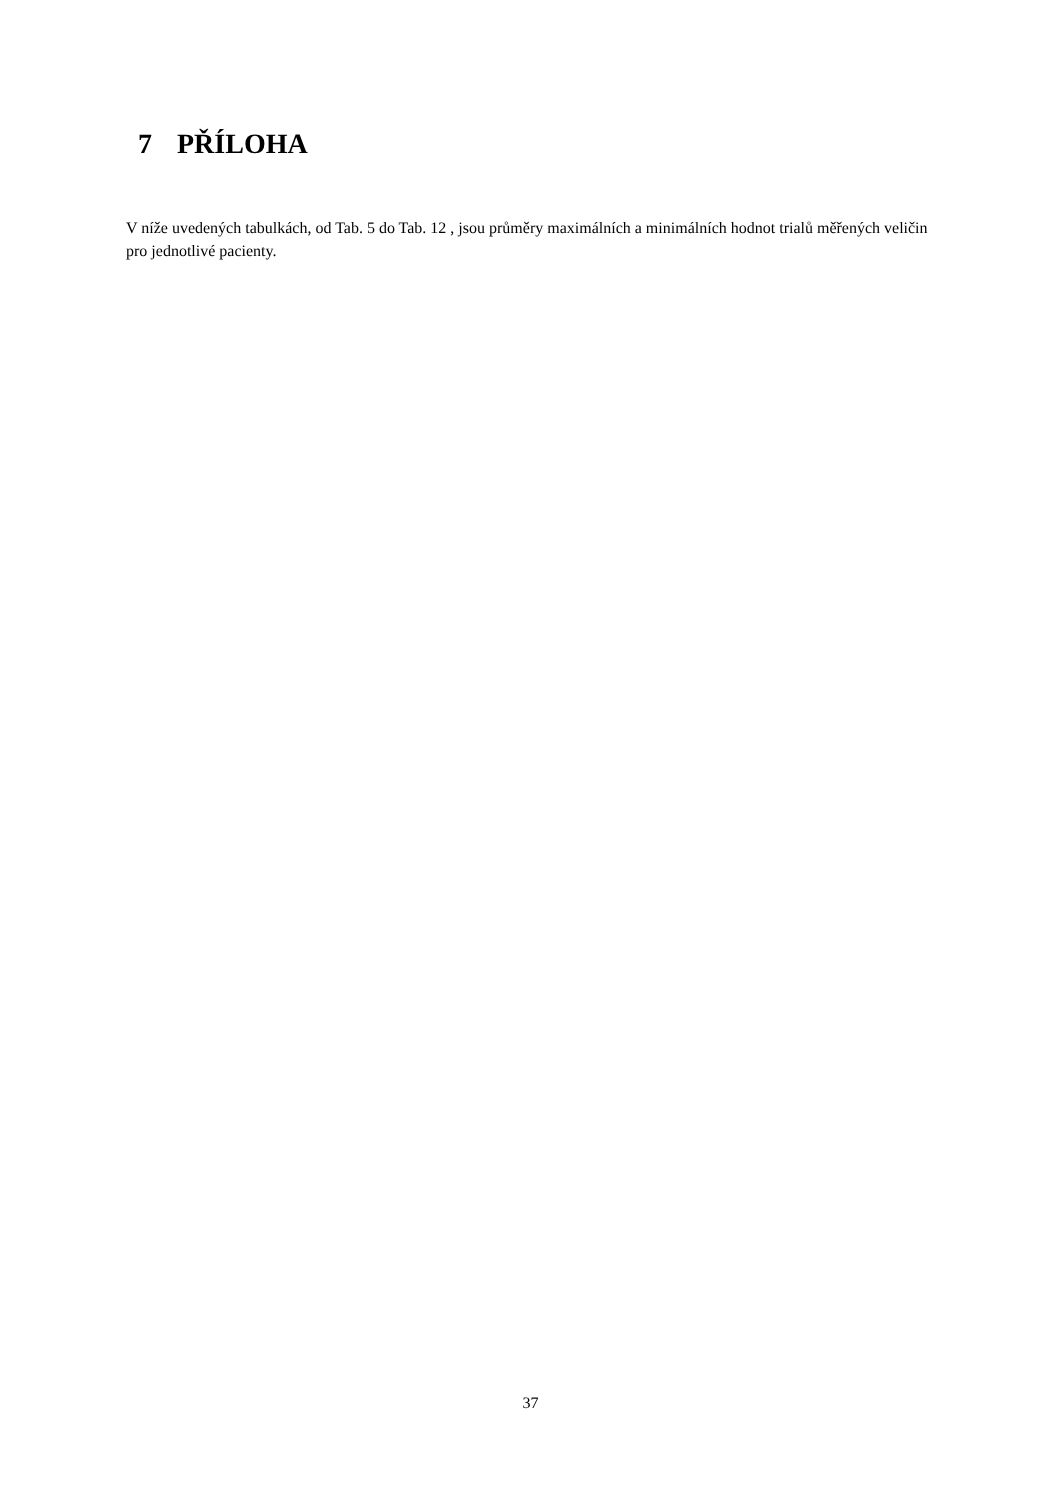7 PŘÍLOHA
V níže uvedených tabulkách, od Tab. 5 do Tab. 12 , jsou průměry maximálních a minimálních hodnot trialů měřených veličin pro jednotlivé pacienty.
37